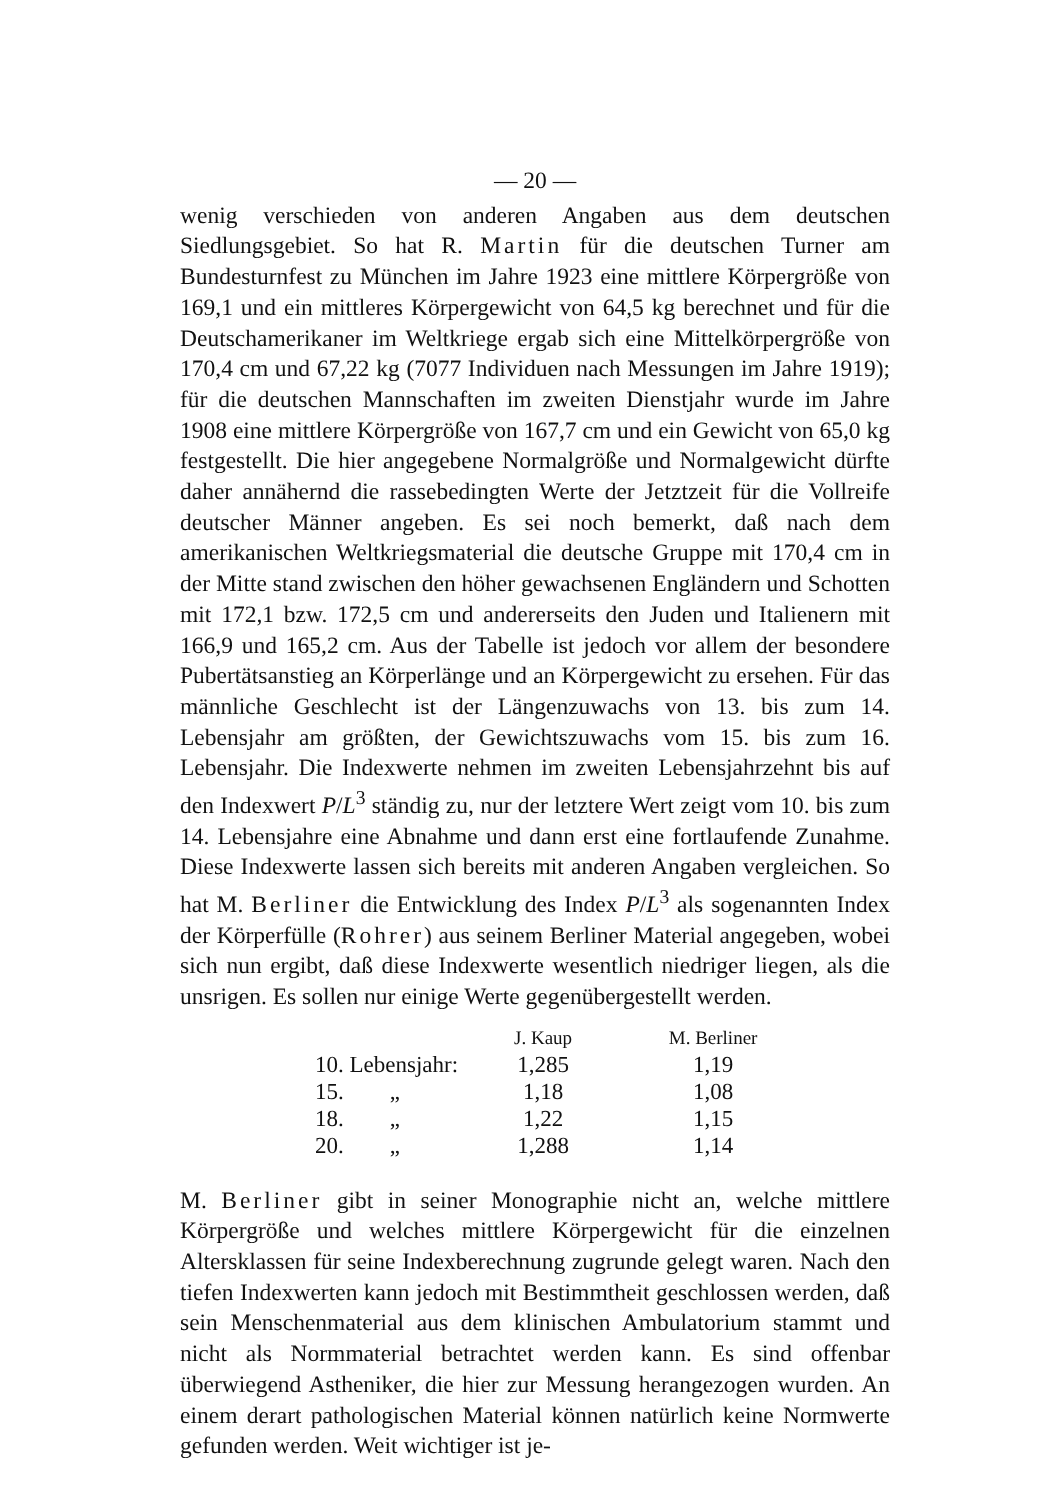— 20 —
wenig verschieden von anderen Angaben aus dem deutschen Siedlungsgebiet. So hat R. Martin für die deutschen Turner am Bundesturnfest zu München im Jahre 1923 eine mittlere Körpergröße von 169,1 und ein mittleres Körpergewicht von 64,5 kg berechnet und für die Deutschamerikaner im Weltkriege ergab sich eine Mittelkörpergröße von 170,4 cm und 67,22 kg (7077 Individuen nach Messungen im Jahre 1919); für die deutschen Mannschaften im zweiten Dienstjahr wurde im Jahre 1908 eine mittlere Körpergröße von 167,7 cm und ein Gewicht von 65,0 kg festgestellt. Die hier angegebene Normalgröße und Normalgewicht dürfte daher annähernd die rassebedingten Werte der Jetztzeit für die Vollreife deutscher Männer angeben. Es sei noch bemerkt, daß nach dem amerikanischen Weltkriegsmaterial die deutsche Gruppe mit 170,4 cm in der Mitte stand zwischen den höher gewachsenen Engländern und Schotten mit 172,1 bzw. 172,5 cm und andererseits den Juden und Italienern mit 166,9 und 165,2 cm. Aus der Tabelle ist jedoch vor allem der besondere Pubertätsanstieg an Körperlänge und an Körpergewicht zu ersehen. Für das männliche Geschlecht ist der Längenzuwachs von 13. bis zum 14. Lebensjahr am größten, der Gewichtszuwachs vom 15. bis zum 16. Lebensjahr. Die Indexwerte nehmen im zweiten Lebensjahrzehnt bis auf den Indexwert P/L<sup>3</sup> ständig zu, nur der letztere Wert zeigt vom 10. bis zum 14. Lebensjahre eine Abnahme und dann erst eine fortlaufende Zunahme. Diese Indexwerte lassen sich bereits mit anderen Angaben vergleichen. So hat M. Berliner die Entwicklung des Index P/L<sup>3</sup> als sogenannten Index der Körperfülle (Rohrer) aus seinem Berliner Material angegeben, wobei sich nun ergibt, daß diese Indexwerte wesentlich niedriger liegen, als die unsrigen. Es sollen nur einige Werte gegenübergestellt werden.
| | J. Kaup | M. Berliner |
| --- | --- | --- |
| 10. Lebensjahr: | 1,285 | 1,19 |
| 15. „ | 1,18 | 1,08 |
| 18. „ | 1,22 | 1,15 |
| 20. „ | 1,288 | 1,14 |
M. Berliner gibt in seiner Monographie nicht an, welche mittlere Körpergröße und welches mittlere Körpergewicht für die einzelnen Altersklassen für seine Indexberechnung zugrunde gelegt waren. Nach den tiefen Indexwerten kann jedoch mit Bestimmtheit geschlossen werden, daß sein Menschenmaterial aus dem klinischen Ambulatorium stammt und nicht als Normmaterial betrachtet werden kann. Es sind offenbar überwiegend Astheniker, die hier zur Messung herangezogen wurden. An einem derart pathologischen Material können natürlich keine Normwerte gefunden werden. Weit wichtiger ist je-